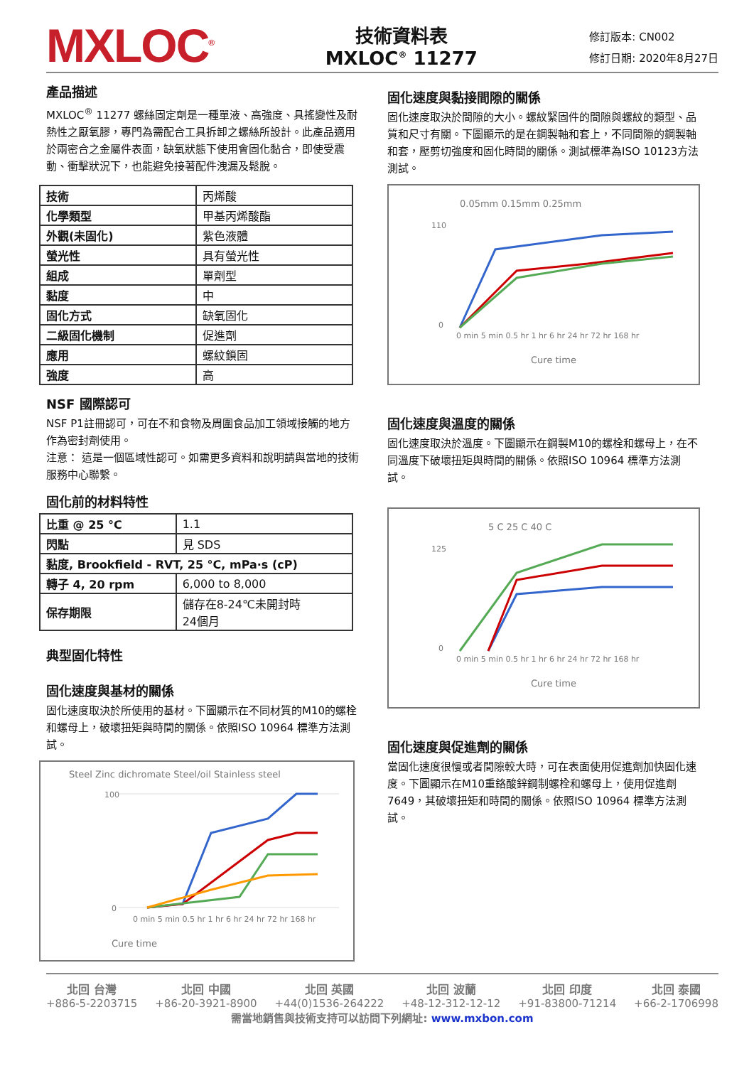MXLOC<sup>®</sup>
技術資料表
MXLOC<sup>®</sup> 11277
修訂版本: CN002
修訂日期: 2020年8月27日
產品描述
MXLOC<sup>®</sup> 11277 螺絲固定劑是一種單液、高強度、具搖變性及耐熱性之厭氧膠，專門為需配合工具拆卸之螺絲所設計。此產品適用於兩密合之金屬件表面，缺氧狀態下使用會固化黏合，即使受震動、衝擊狀況下，也能避免接著配件洩漏及鬆脫。
| 技術 | 丙烯酸 |
| 化學類型 | 甲基丙烯酸酯 |
| 外觀(未固化) | 紫色液體 |
| 螢光性 | 具有螢光性 |
| 組成 | 單劑型 |
| 黏度 | 中 |
| 固化方式 | 缺氧固化 |
| 二級固化機制 | 促進劑 |
| 應用 | 螺紋鎖固 |
| 強度 | 高 |
NSF 國際認可
NSF P1註冊認可，可在不和食物及周圍食品加工領域接觸的地方作為密封劑使用。
注意： 這是一個區域性認可。如需更多資料和說明請與當地的技術服務中心聯繫。
固化前的材料特性
| 比重 @ 25 °C | 1.1 |
| 閃點 | 見 SDS |
| 黏度, Brookfield - RVT, 25 °C, mPa·s (cP) | |
| 轉子 4, 20 rpm | 6,000 to 8,000 |
| 保存期限 | 儲存在8-24℃未開封時 24個月 |
典型固化特性
固化速度與基材的關係
固化速度取決於所使用的基材。下圖顯示在不同材質的M10的螺栓和螺母上，破壞扭矩與時間的關係。依照ISO 10964 標準方法測試。
Steel Zinc dichromate Steel/oil Stainless steel
Cure time
100
0
0 min 5 min 0.5 hr 1 hr 6 hr 24 hr 72 hr 168 hr
固化速度與黏接間隙的關係
固化速度取決於間隙的大小。螺紋緊固件的間隙與螺紋的類型、品質和尺寸有關。下圖顯示的是在鋼製軸和套上，不同間隙的鋼製軸和套，壓剪切強度和固化時間的關係。測試標準為ISO 10123方法測試。
0.05mm 0.15mm 0.25mm
Cure time
110
0
0 min 5 min 0.5 hr 1 hr 6 hr 24 hr 72 hr 168 hr
固化速度與溫度的關係
固化速度取決於溫度。下圖顯示在鋼製M10的螺栓和螺母上，在不同溫度下破壞扭矩與時間的關係。依照ISO 10964 標準方法測試。
5 C 25 C 40 C
Cure time
125
0
0 min 5 min 0.5 hr 1 hr 6 hr 24 hr 72 hr 168 hr
固化速度與促進劑的關係
當固化速度很慢或者間隙較大時，可在表面使用促進劑加快固化速度。下圖顯示在M10重鉻酸鋅鋼制螺栓和螺母上，使用促進劑7649，其破壞扭矩和時間的關係。依照ISO 10964 標準方法測試。
北回 台灣
+886-5-2203715
北回 中國
+86-20-3921-8900
北回 英國
+44(0)1536-264222
北回 波蘭
+48-12-312-12-12
北回 印度
+91-83800-71214
北回 泰國
+66-2-1706998
需當地銷售與技術支持可以訪問下列網址: www.mxbon.com